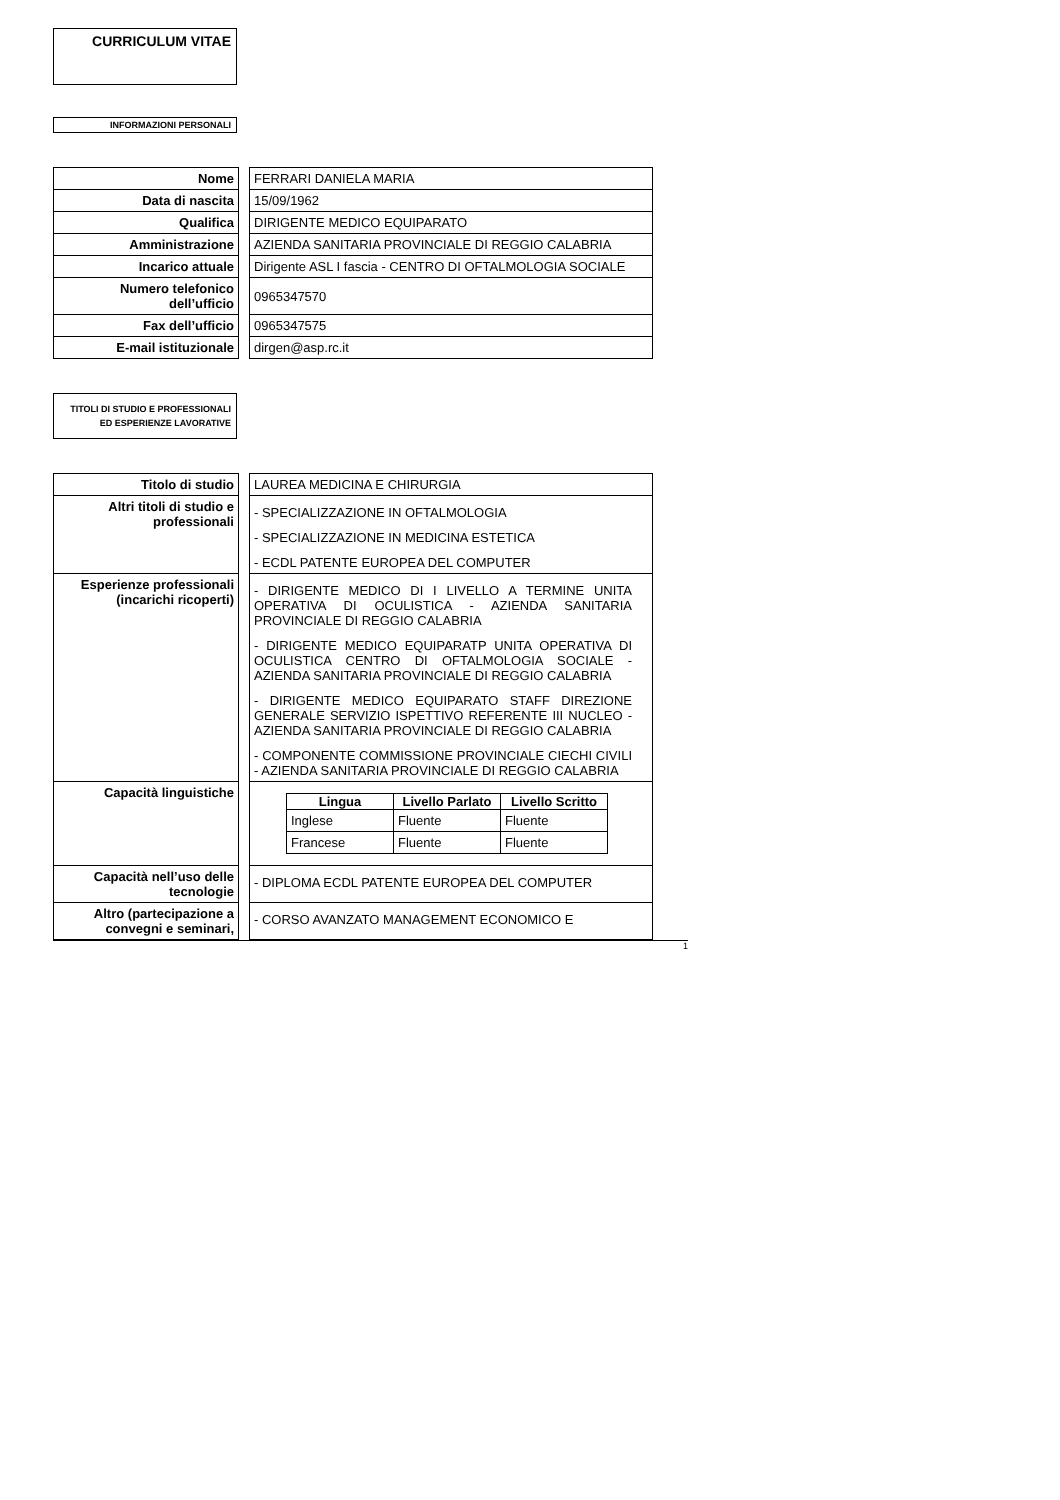CURRICULUM VITAE
INFORMAZIONI PERSONALI
| Nome | | FERRARI DANIELA MARIA |
| Data di nascita | | 15/09/1962 |
| Qualifica | | DIRIGENTE MEDICO EQUIPARATO |
| Amministrazione | | AZIENDA SANITARIA PROVINCIALE DI REGGIO CALABRIA |
| Incarico attuale | | Dirigente ASL I fascia - CENTRO DI OFTALMOLOGIA SOCIALE |
| Numero telefonico dell’ufficio | | 0965347570 |
| Fax dell’ufficio | | 0965347575 |
| E-mail istituzionale | | dirgen@asp.rc.it |
TITOLI DI STUDIO E PROFESSIONALI ED ESPERIENZE LAVORATIVE
| Titolo di studio | | LAUREA MEDICINA E CHIRURGIA |
| Altri titoli di studio e professionali | | - SPECIALIZZAZIONE IN OFTALMOLOGIA - SPECIALIZZAZIONE IN MEDICINA ESTETICA - ECDL PATENTE EUROPEA DEL COMPUTER |
| Esperienze professionali (incarichi ricoperti) | | - DIRIGENTE MEDICO DI I LIVELLO A TERMINE UNITA OPERATIVA DI OCULISTICA - AZIENDA SANITARIA PROVINCIALE DI REGGIO CALABRIA - DIRIGENTE MEDICO EQUIPARATP UNITA OPERATIVA DI OCULISTICA CENTRO DI OFTALMOLOGIA SOCIALE - AZIENDA SANITARIA PROVINCIALE DI REGGIO CALABRIA - DIRIGENTE MEDICO EQUIPARATO STAFF DIREZIONE GENERALE SERVIZIO ISPETTIVO REFERENTE III NUCLEO - AZIENDA SANITARIA PROVINCIALE DI REGGIO CALABRIA - COMPONENTE COMMISSIONE PROVINCIALE CIECHI CIVILI - AZIENDA SANITARIA PROVINCIALE DI REGGIO CALABRIA |
| Capacità linguistiche | | / Lingua / Livello Parlato / Livello Scritto / / --- / --- / --- / / Inglese / Fluente / Fluente / / Francese / Fluente / Fluente / |
| Capacità nell’uso delle tecnologie | | - DIPLOMA ECDL PATENTE EUROPEA DEL COMPUTER |
| Altro (partecipazione a convegni e seminari, | | - CORSO AVANZATO MANAGEMENT ECONOMICO E |
1